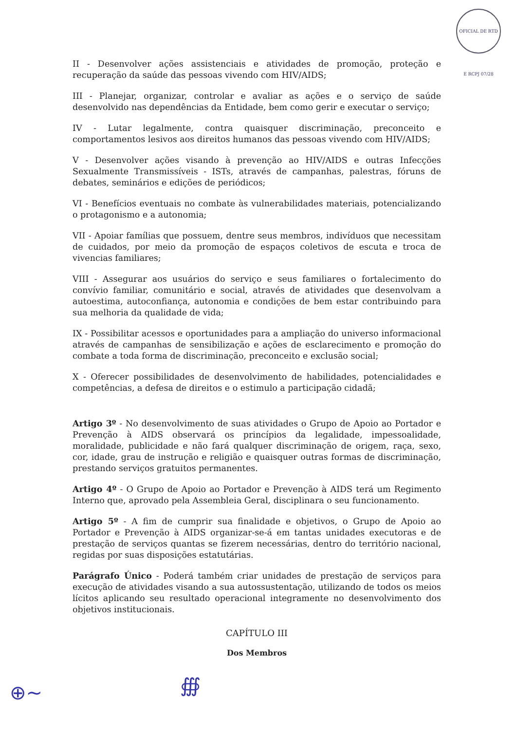OFICIAL DE RTD E RCPJ 07/28
II - Desenvolver ações assistenciais e atividades de promoção, proteção e recuperação da saúde das pessoas vivendo com HIV/AIDS;
III - Planejar, organizar, controlar e avaliar as ações e o serviço de saúde desenvolvido nas dependências da Entidade, bem como gerir e executar o serviço;
IV - Lutar legalmente, contra quaisquer discriminação, preconceito e comportamentos lesivos aos direitos humanos das pessoas vivendo com HIV/AIDS;
V - Desenvolver ações visando à prevenção ao HIV/AIDS e outras Infecções Sexualmente Transmissíveis - ISTs, através de campanhas, palestras, fóruns de debates, seminários e edições de periódicos;
VI - Benefícios eventuais no combate às vulnerabilidades materiais, potencializando o protagonismo e a autonomia;
VII - Apoiar famílias que possuem, dentre seus membros, indivíduos que necessitam de cuidados, por meio da promoção de espaços coletivos de escuta e troca de vivencias familiares;
VIII - Assegurar aos usuários do serviço e seus familiares o fortalecimento do convívio familiar, comunitário e social, através de atividades que desenvolvam a autoestima, autoconfiança, autonomia e condições de bem estar contribuindo para sua melhoria da qualidade de vida;
IX - Possibilitar acessos e oportunidades para a ampliação do universo informacional através de campanhas de sensibilização e ações de esclarecimento e promoção do combate a toda forma de discriminação, preconceito e exclusão social;
X - Oferecer possibilidades de desenvolvimento de habilidades, potencialidades e competências, a defesa de direitos e o estimulo a participação cidadã;
Artigo 3º - No desenvolvimento de suas atividades o Grupo de Apoio ao Portador e Prevenção à AIDS observará os princípios da legalidade, impessoalidade, moralidade, publicidade e não fará qualquer discriminação de origem, raça, sexo, cor, idade, grau de instrução e religião e quaisquer outras formas de discriminação, prestando serviços gratuitos permanentes.
Artigo 4º - O Grupo de Apoio ao Portador e Prevenção à AIDS terá um Regimento Interno que, aprovado pela Assembleia Geral, disciplinara o seu funcionamento.
Artigo 5º - A fim de cumprir sua finalidade e objetivos, o Grupo de Apoio ao Portador e Prevenção à AIDS organizar-se-á em tantas unidades executoras e de prestação de serviços quantas se fizerem necessárias, dentro do território nacional, regidas por suas disposições estatutárias.
Parágrafo Único - Poderá também criar unidades de prestação de serviços para execução de atividades visando a sua autossustentação, utilizando de todos os meios lícitos aplicando seu resultado operacional integramente no desenvolvimento dos objetivos institucionais.
CAPÍTULO III
Dos Membros
⊕~ ∰